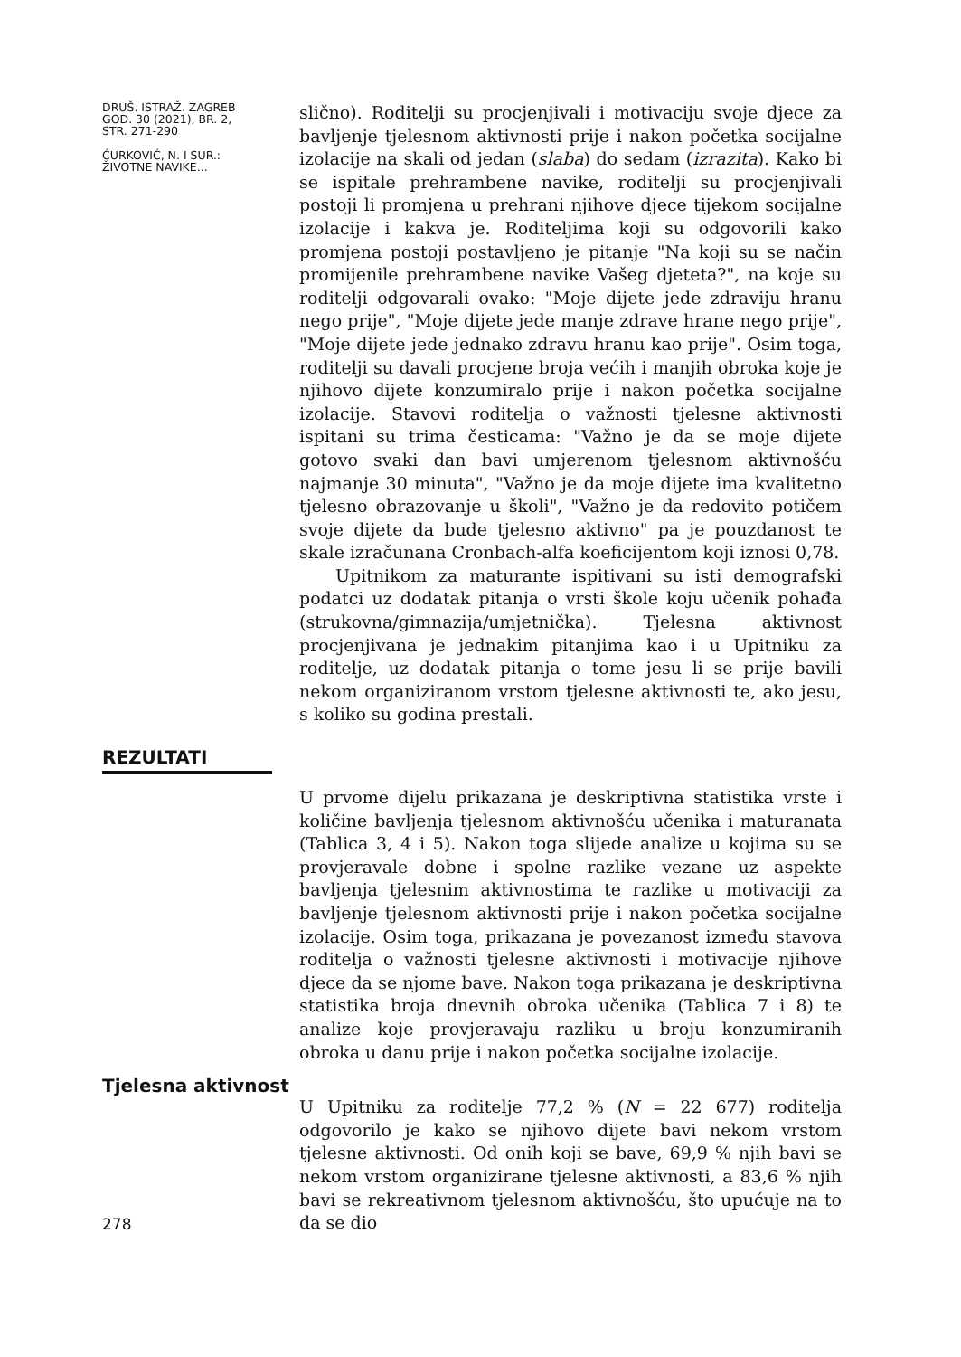DRUŠ. ISTRAŽ. ZAGREB
GOD. 30 (2021), BR. 2,
STR. 271-290
ĆURKOVIĆ, N. I SUR.:
ŽIVOTNE NAVIKE...
slično). Roditelji su procjenjivali i motivaciju svoje djece za bavljenje tjelesnom aktivnosti prije i nakon početka socijalne izolacije na skali od jedan (slaba) do sedam (izrazita). Kako bi se ispitale prehrambene navike, roditelji su procjenjivali postoji li promjena u prehrani njihove djece tijekom socijalne izolacije i kakva je. Roditeljima koji su odgovorili kako promjena postoji postavljeno je pitanje "Na koji su se način promijenile prehrambene navike Vašeg djeteta?", na koje su roditelji odgovarali ovako: "Moje dijete jede zdraviju hranu nego prije", "Moje dijete jede manje zdrave hrane nego prije", "Moje dijete jede jednako zdravu hranu kao prije". Osim toga, roditelji su davali procjene broja većih i manjih obroka koje je njihovo dijete konzumiralo prije i nakon početka socijalne izolacije. Stavovi roditelja o važnosti tjelesne aktivnosti ispitani su trima česticama: "Važno je da se moje dijete gotovo svaki dan bavi umjerenom tjelesnom aktivnošću najmanje 30 minuta", "Važno je da moje dijete ima kvalitetno tjelesno obrazovanje u školi", "Važno je da redovito potičem svoje dijete da bude tjelesno aktivno" pa je pouzdanost te skale izračunana Cronbach-alfa koeficijentom koji iznosi 0,78.
Upitnikom za maturante ispitivani su isti demografski podatci uz dodatak pitanja o vrsti škole koju učenik pohađa (strukovna/gimnazija/umjetnička). Tjelesna aktivnost procjenjivana je jednakim pitanjima kao i u Upitniku za roditelje, uz dodatak pitanja o tome jesu li se prije bavili nekom organiziranom vrstom tjelesne aktivnosti te, ako jesu, s koliko su godina prestali.
REZULTATI
U prvome dijelu prikazana je deskriptivna statistika vrste i količine bavljenja tjelesnom aktivnošću učenika i maturanata (Tablica 3, 4 i 5). Nakon toga slijede analize u kojima su se provjeravale dobne i spolne razlike vezane uz aspekte bavljenja tjelesnim aktivnostima te razlike u motivaciji za bavljenje tjelesnom aktivnosti prije i nakon početka socijalne izolacije. Osim toga, prikazana je povezanost između stavova roditelja o važnosti tjelesne aktivnosti i motivacije njihove djece da se njome bave. Nakon toga prikazana je deskriptivna statistika broja dnevnih obroka učenika (Tablica 7 i 8) te analize koje provjeravaju razliku u broju konzumiranih obroka u danu prije i nakon početka socijalne izolacije.
Tjelesna aktivnost
278
U Upitniku za roditelje 77,2 % (N = 22 677) roditelja odgovorilo je kako se njihovo dijete bavi nekom vrstom tjelesne aktivnosti. Od onih koji se bave, 69,9 % njih bavi se nekom vrstom organizirane tjelesne aktivnosti, a 83,6 % njih bavi se rekreativnom tjelesnom aktivnošću, što upućuje na to da se dio